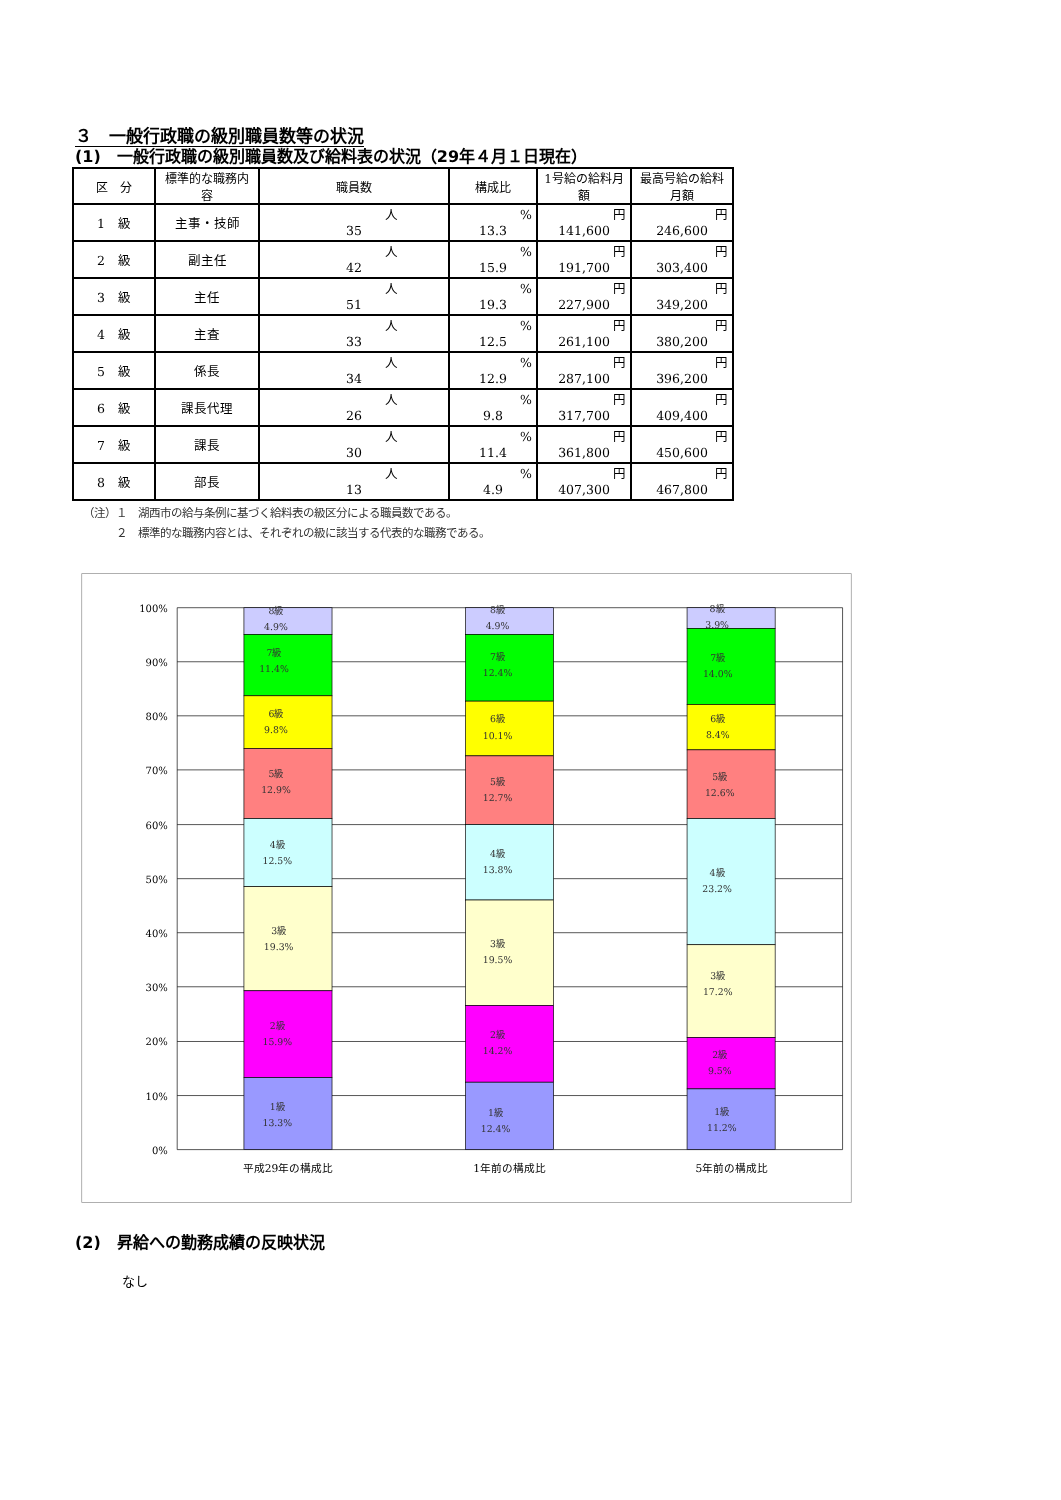３　一般行政職の級別職員数等の状況
(1)　一般行政職の級別職員数及び給料表の状況（29年４月１日現在）
| 区 分 | 標準的な職務内容 | 職員数 | 構成比 | 1号給の給料月額 | 最高号給の給料月額 |
| --- | --- | --- | --- | --- | --- |
| 1 級 | 主事・技師 | 人 35 | % 13.3 | 円 141,600 | 円 246,600 |
| 2 級 | 副主任 | 人 42 | % 15.9 | 円 191,700 | 円 303,400 |
| 3 級 | 主任 | 人 51 | % 19.3 | 円 227,900 | 円 349,200 |
| 4 級 | 主査 | 人 33 | % 12.5 | 円 261,100 | 円 380,200 |
| 5 級 | 係長 | 人 34 | % 12.9 | 円 287,100 | 円 396,200 |
| 6 級 | 課長代理 | 人 26 | % 9.8 | 円 317,700 | 円 409,400 |
| 7 級 | 課長 | 人 30 | % 11.4 | 円 361,800 | 円 450,600 |
| 8 級 | 部長 | 人 13 | % 4.9 | 円 407,300 | 円 467,800 |
（注）１　湖西市の給与条例に基づく給料表の級区分による職員数である。
　　　２　標準的な職務内容とは、それぞれの級に該当する代表的な職務である。
100%
90%
80%
70%
60%
50%
40%
30%
20%
10%
0%
8級
4.9%
7級
11.4%
6級
9.8%
5級
12.9%
4級
12.5%
3級
19.3%
2級
15.9%
1級
13.3%
8級
4.9%
7級
12.4%
6級
10.1%
5級
12.7%
4級
13.8%
3級
19.5%
2級
14.2%
1級
12.4%
8級
3.9%
7級
14.0%
6級
8.4%
5級
12.6%
4級
23.2%
3級
17.2%
2級
9.5%
1級
11.2%
平成29年の構成比
1年前の構成比
5年前の構成比
(2)　昇給への勤務成績の反映状況
なし